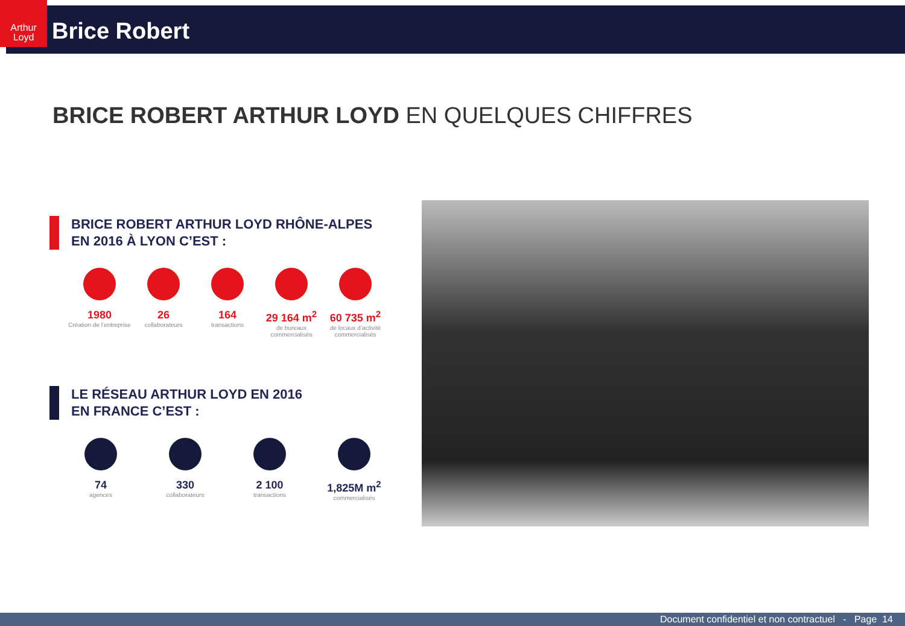Arthur Loyd
Brice Robert
BRICE ROBERT ARTHUR LOYD EN QUELQUES CHIFFRES
BRICE ROBERT ARTHUR LOYD RHÔNE-ALPES
EN 2016 À LYON C’EST :
1980
Création de l’entreprise
26
collaborateurs
164
transactions
29 164 m<sup>2</sup>
de bureaux commercialisés
60 735 m<sup>2</sup>
de locaux d’activité commercialisés
LE RÉSEAU ARTHUR LOYD EN 2016
EN FRANCE C’EST :
74
agences
330
collaborateurs
2 100
transactions
1,825M m<sup>2</sup>
commercialisés
Document confidentiel et non contractuel - Page 14